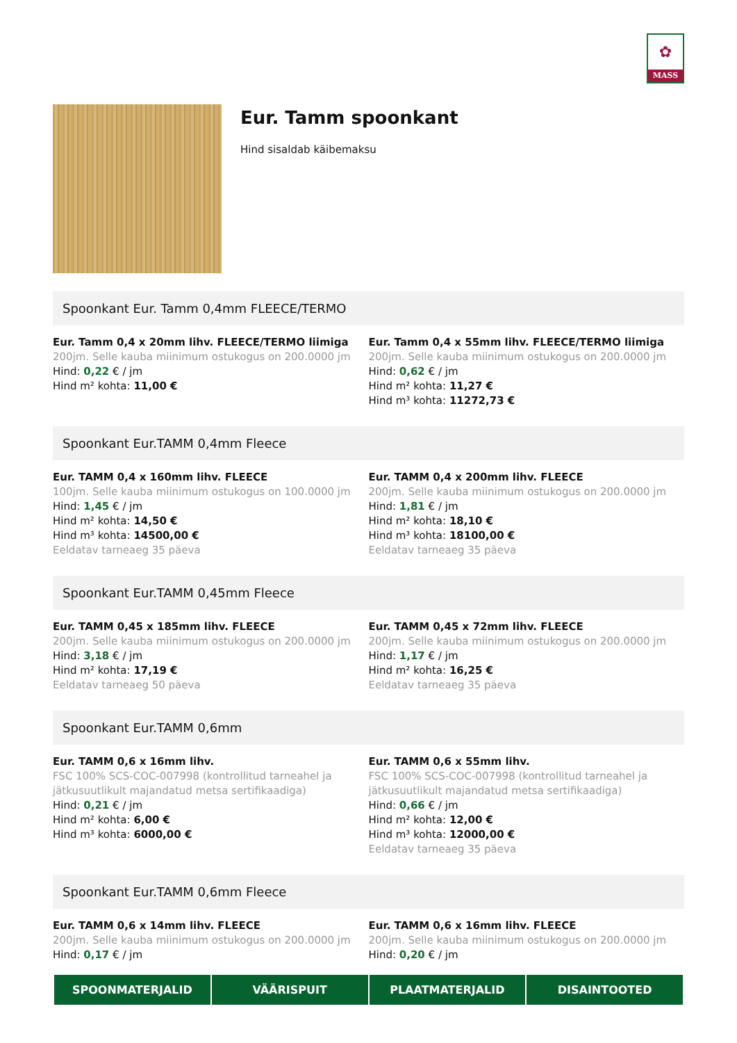✿
MASS
Eur. Tamm spoonkant
Hind sisaldab käibemaksu
Spoonkant Eur. Tamm 0,4mm FLEECE/TERMO
Eur. Tamm 0,4 x 20mm lihv. FLEECE/TERMO liimiga
200jm. Selle kauba miinimum ostukogus on 200.0000 jm
Hind: 0,22 € / jm
Hind m² kohta: 11,00 €
Eur. Tamm 0,4 x 55mm lihv. FLEECE/TERMO liimiga
200jm. Selle kauba miinimum ostukogus on 200.0000 jm
Hind: 0,62 € / jm
Hind m² kohta: 11,27 €
Hind m³ kohta: 11272,73 €
Spoonkant Eur.TAMM 0,4mm Fleece
Eur. TAMM 0,4 x 160mm lihv. FLEECE
100jm. Selle kauba miinimum ostukogus on 100.0000 jm
Hind: 1,45 € / jm
Hind m² kohta: 14,50 €
Hind m³ kohta: 14500,00 €
Eeldatav tarneaeg 35 päeva
Eur. TAMM 0,4 x 200mm lihv. FLEECE
200jm. Selle kauba miinimum ostukogus on 200.0000 jm
Hind: 1,81 € / jm
Hind m² kohta: 18,10 €
Hind m³ kohta: 18100,00 €
Eeldatav tarneaeg 35 päeva
Spoonkant Eur.TAMM 0,45mm Fleece
Eur. TAMM 0,45 x 185mm lihv. FLEECE
200jm. Selle kauba miinimum ostukogus on 200.0000 jm
Hind: 3,18 € / jm
Hind m² kohta: 17,19 €
Eeldatav tarneaeg 50 päeva
Eur. TAMM 0,45 x 72mm lihv. FLEECE
200jm. Selle kauba miinimum ostukogus on 200.0000 jm
Hind: 1,17 € / jm
Hind m² kohta: 16,25 €
Eeldatav tarneaeg 35 päeva
Spoonkant Eur.TAMM 0,6mm
Eur. TAMM 0,6 x 16mm lihv.
FSC 100% SCS-COC-007998 (kontrollitud tarneahel ja jätkusuutlikult majandatud metsa sertifikaadiga)
Hind: 0,21 € / jm
Hind m² kohta: 6,00 €
Hind m³ kohta: 6000,00 €
Eur. TAMM 0,6 x 55mm lihv.
FSC 100% SCS-COC-007998 (kontrollitud tarneahel ja jätkusuutlikult majandatud metsa sertifikaadiga)
Hind: 0,66 € / jm
Hind m² kohta: 12,00 €
Hind m³ kohta: 12000,00 €
Eeldatav tarneaeg 35 päeva
Spoonkant Eur.TAMM 0,6mm Fleece
Eur. TAMM 0,6 x 14mm lihv. FLEECE
200jm. Selle kauba miinimum ostukogus on 200.0000 jm
Hind: 0,17 € / jm
Eur. TAMM 0,6 x 16mm lihv. FLEECE
200jm. Selle kauba miinimum ostukogus on 200.0000 jm
Hind: 0,20 € / jm
SPOONMATERJALID VÄÄRISPUIT PLAATMATERJALID DISAINTOOTED